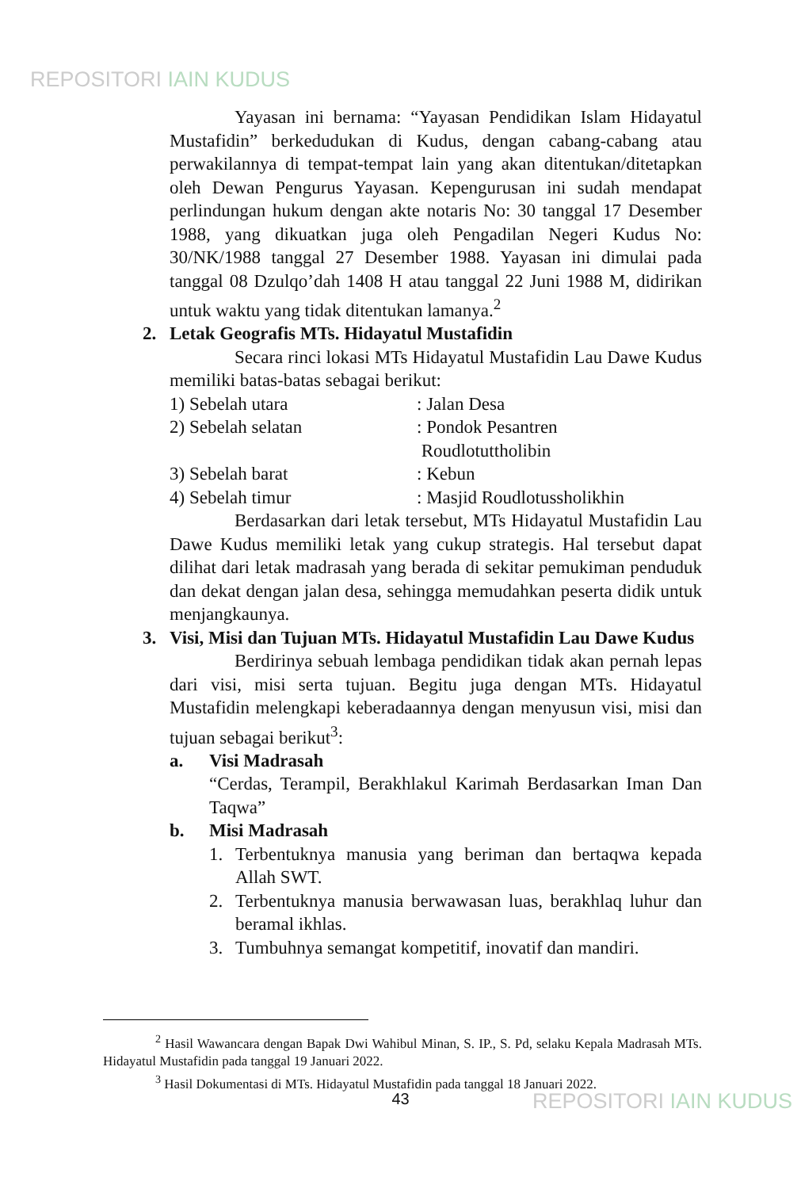REPOSITORI IAIN KUDUS
Yayasan ini bernama: “Yayasan Pendidikan Islam Hidayatul Mustafidin” berkedudukan di Kudus, dengan cabang-cabang atau perwakilannya di tempat-tempat lain yang akan ditentukan/ditetapkan oleh Dewan Pengurus Yayasan. Kepengurusan ini sudah mendapat perlindungan hukum dengan akte notaris No: 30 tanggal 17 Desember 1988, yang dikuatkan juga oleh Pengadilan Negeri Kudus No: 30/NK/1988 tanggal 27 Desember 1988. Yayasan ini dimulai pada tanggal 08 Dzulqo’dah 1408 H atau tanggal 22 Juni 1988 M, didirikan untuk waktu yang tidak ditentukan lamanya.<sup>2</sup>
2. Letak Geografis MTs. Hidayatul Mustafidin
Secara rinci lokasi MTs Hidayatul Mustafidin Lau Dawe Kudus memiliki batas-batas sebagai berikut:
1) Sebelah utara: Jalan Desa
2) Sebelah selatan: Pondok Pesantren
Roudlotuttholibin
3) Sebelah barat: Kebun
4) Sebelah timur: Masjid Roudlotussholikhin
Berdasarkan dari letak tersebut, MTs Hidayatul Mustafidin Lau Dawe Kudus memiliki letak yang cukup strategis. Hal tersebut dapat dilihat dari letak madrasah yang berada di sekitar pemukiman penduduk dan dekat dengan jalan desa, sehingga memudahkan peserta didik untuk menjangkaunya.
3. Visi, Misi dan Tujuan MTs. Hidayatul Mustafidin Lau Dawe Kudus
Berdirinya sebuah lembaga pendidikan tidak akan pernah lepas dari visi, misi serta tujuan. Begitu juga dengan MTs. Hidayatul Mustafidin melengkapi keberadaannya dengan menyusun visi, misi dan tujuan sebagai berikut<sup>3</sup>:
a. Visi Madrasah
“Cerdas, Terampil, Berakhlakul Karimah Berdasarkan Iman Dan Taqwa”
b. Misi Madrasah
1. Terbentuknya manusia yang beriman dan bertaqwa kepada Allah SWT.
2. Terbentuknya manusia berwawasan luas, berakhlaq luhur dan beramal ikhlas.
3. Tumbuhnya semangat kompetitif, inovatif dan mandiri.
<sup>2</sup> Hasil Wawancara dengan Bapak Dwi Wahibul Minan, S. IP., S. Pd, selaku Kepala Madrasah MTs. Hidayatul Mustafidin pada tanggal 19 Januari 2022.
<sup>3</sup> Hasil Dokumentasi di MTs. Hidayatul Mustafidin pada tanggal 18 Januari 2022.
43 REPOSITORI IAIN KUDUS